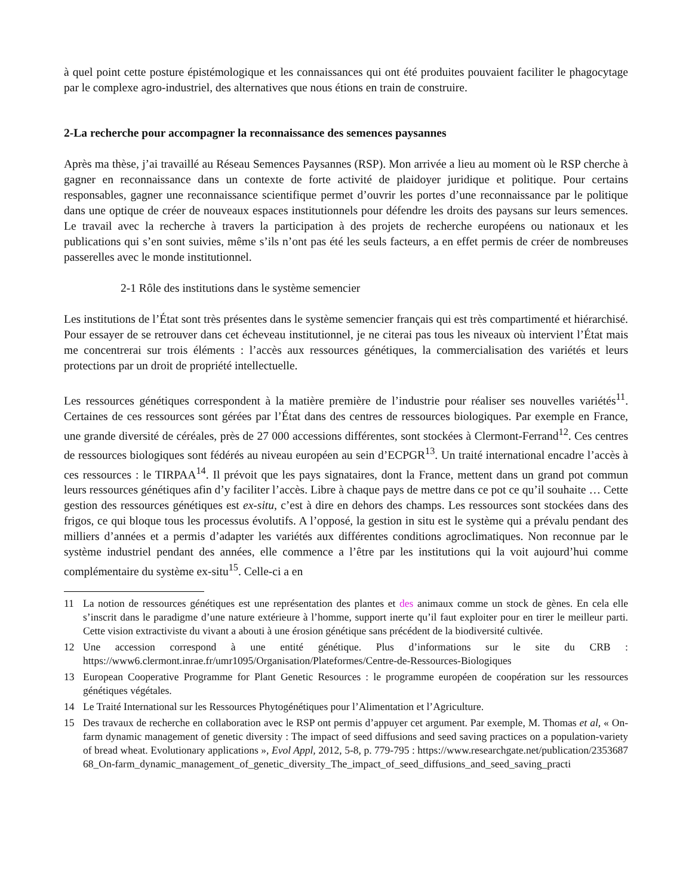à quel point cette posture épistémologique et les connaissances qui ont été produites pouvaient faciliter le phagocytage par le complexe agro-industriel, des alternatives que nous étions en train de construire.
2-La recherche pour accompagner la reconnaissance des semences paysannes
Après ma thèse, j’ai travaillé au Réseau Semences Paysannes (RSP). Mon arrivée a lieu au moment où le RSP cherche à gagner en reconnaissance dans un contexte de forte activité de plaidoyer juridique et politique. Pour certains responsables, gagner une reconnaissance scientifique permet d’ouvrir les portes d’une reconnaissance par le politique dans une optique de créer de nouveaux espaces institutionnels pour défendre les droits des paysans sur leurs semences. Le travail avec la recherche à travers la participation à des projets de recherche européens ou nationaux et les publications qui s’en sont suivies, même s’ils n’ont pas été les seuls facteurs, a en effet permis de créer de nombreuses passerelles avec le monde institutionnel.
2-1 Rôle des institutions dans le système semencier
Les institutions de l’État sont très présentes dans le système semencier français qui est très compartimenté et hiérarchisé. Pour essayer de se retrouver dans cet écheveau institutionnel, je ne citerai pas tous les niveaux où intervient l’État mais me concentrerai sur trois éléments : l’accès aux ressources génétiques, la commercialisation des variétés et leurs protections par un droit de propriété intellectuelle.
Les ressources génétiques correspondent à la matière première de l’industrie pour réaliser ses nouvelles variétés<sup>11</sup>. Certaines de ces ressources sont gérées par l’État dans des centres de ressources biologiques. Par exemple en France, une grande diversité de céréales, près de 27 000 accessions différentes, sont stockées à Clermont-Ferrand<sup>12</sup>. Ces centres de ressources biologiques sont fédérés au niveau européen au sein d’ECPGR<sup>13</sup>. Un traité international encadre l’accès à ces ressources : le TIRPAA<sup>14</sup>. Il prévoit que les pays signataires, dont la France, mettent dans un grand pot commun leurs ressources génétiques afin d’y faciliter l’accès. Libre à chaque pays de mettre dans ce pot ce qu’il souhaite … Cette gestion des ressources génétiques est ex-situ, c’est à dire en dehors des champs. Les ressources sont stockées dans des frigos, ce qui bloque tous les processus évolutifs. A l’opposé, la gestion in situ est le système qui a prévalu pendant des milliers d’années et a permis d’adapter les variétés aux différentes conditions agroclimatiques. Non reconnue par le système industriel pendant des années, elle commence a l’être par les institutions qui la voit aujourd’hui comme complémentaire du système ex-situ<sup>15</sup>. Celle-ci a en
11 La notion de ressources génétiques est une représentation des plantes et des animaux comme un stock de gènes. En cela elle s’inscrit dans le paradigme d’une nature extérieure à l’homme, support inerte qu’il faut exploiter pour en tirer le meilleur parti. Cette vision extractiviste du vivant a abouti à une érosion génétique sans précédent de la biodiversité cultivée.
12 Une accession correspond à une entité génétique. Plus d’informations sur le site du CRB : https://www6.clermont.inrae.fr/umr1095/Organisation/Plateformes/Centre-de-Ressources-Biologiques
13 European Cooperative Programme for Plant Genetic Resources : le programme européen de coopération sur les ressources génétiques végétales.
14 Le Traité International sur les Ressources Phytogénétiques pour l’Alimentation et l’Agriculture.
15 Des travaux de recherche en collaboration avec le RSP ont permis d’appuyer cet argument. Par exemple, M. Thomas et al, « On-farm dynamic management of genetic diversity : The impact of seed diffusions and seed saving practices on a population-variety of bread wheat. Evolutionary applications », Evol Appl, 2012, 5-8, p. 779-795 : https://www.researchgate.net/publication/235368768_On-farm_dynamic_management_of_genetic_diversity_The_impact_of_seed_diffusions_and_seed_saving_practi